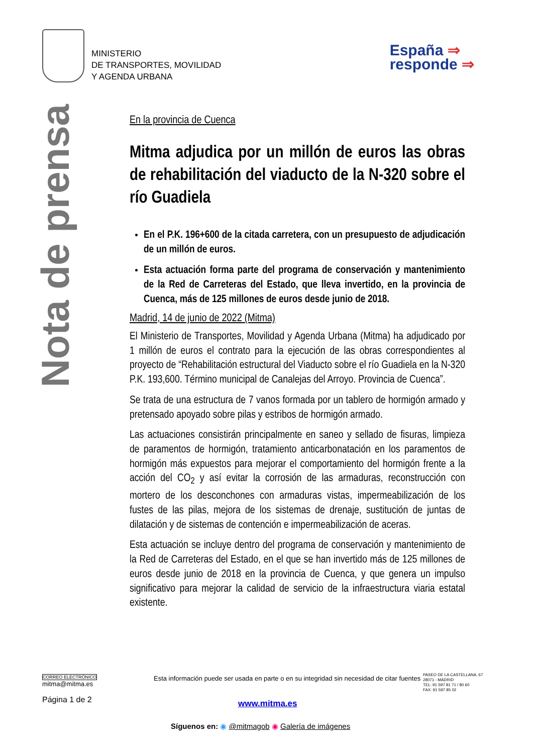MINISTERIO
DE TRANSPORTES, MOVILIDAD
Y AGENDA URBANA
España ⇒
responde ⇒
Nota de prensa
En la provincia de Cuenca
Mitma adjudica por un millón de euros las obras de rehabilitación del viaducto de la N-320 sobre el río Guadiela
En el P.K. 196+600 de la citada carretera, con un presupuesto de adjudicación de un millón de euros.
Esta actuación forma parte del programa de conservación y mantenimiento de la Red de Carreteras del Estado, que lleva invertido, en la provincia de Cuenca, más de 125 millones de euros desde junio de 2018.
Madrid, 14 de junio de 2022 (Mitma)
El Ministerio de Transportes, Movilidad y Agenda Urbana (Mitma) ha adjudicado por 1 millón de euros el contrato para la ejecución de las obras correspondientes al proyecto de “Rehabilitación estructural del Viaducto sobre el río Guadiela en la N-320 P.K. 193,600. Término municipal de Canalejas del Arroyo. Provincia de Cuenca”.
Se trata de una estructura de 7 vanos formada por un tablero de hormigón armado y pretensado apoyado sobre pilas y estribos de hormigón armado.
Las actuaciones consistirán principalmente en saneo y sellado de fisuras, limpieza de paramentos de hormigón, tratamiento anticarbonatación en los paramentos de hormigón más expuestos para mejorar el comportamiento del hormigón frente a la acción del CO<sub>2</sub> y así evitar la corrosión de las armaduras, reconstrucción con mortero de los desconchones con armaduras vistas, impermeabilización de los fustes de las pilas, mejora de los sistemas de drenaje, sustitución de juntas de dilatación y de sistemas de contención e impermeabilización de aceras.
Esta actuación se incluye dentro del programa de conservación y mantenimiento de la Red de Carreteras del Estado, en el que se han invertido más de 125 millones de euros desde junio de 2018 en la provincia de Cuenca, y que genera un impulso significativo para mejorar la calidad de servicio de la infraestructura viaria estatal existente.
CORREO ELECTRÓNICO
mitma@mitma.es
Página 1 de 2
Esta información puede ser usada en parte o en su integridad sin necesidad de citar fuentes
PASEO DE LA CASTELLANA, 67
28071 - MADRID
TEL: 91 597 81 71 / 80 60
FAX: 91 597 85 02
www.mitma.es
Síguenos en: ◉ @mitmagob ◉ Galería de imágenes